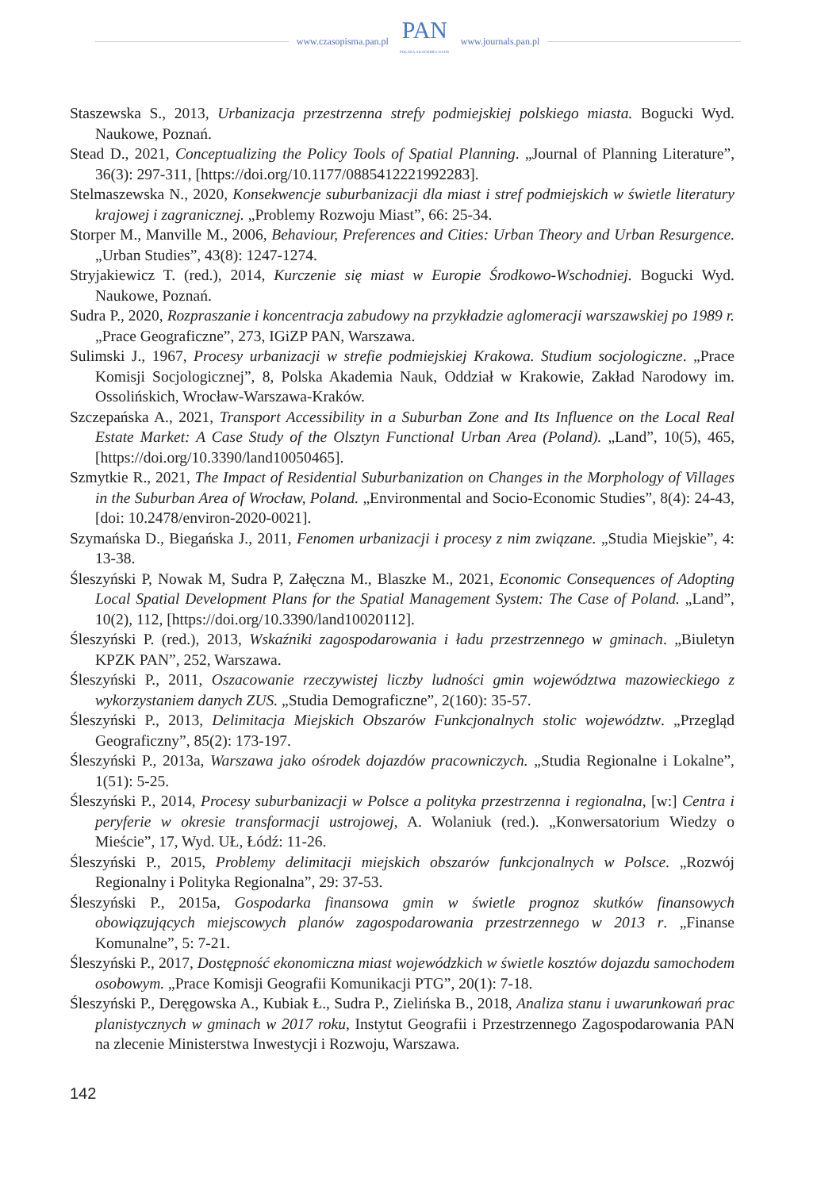www.czasopisma.pan.pl
PAN
POLSKA AKADEMIA NAUK
www.journals.pan.pl
Staszewska S., 2013, Urbanizacja przestrzenna strefy podmiejskiej polskiego miasta. Bogucki Wyd. Naukowe, Poznań.
Stead D., 2021, Conceptualizing the Policy Tools of Spatial Planning. „Journal of Planning Literature”, 36(3): 297-311, [https://doi.org/10.1177/0885412221992283].
Stelmaszewska N., 2020, Konsekwencje suburbanizacji dla miast i stref podmiejskich w świetle literatury krajowej i zagranicznej. „Problemy Rozwoju Miast”, 66: 25-34.
Storper M., Manville M., 2006, Behaviour, Preferences and Cities: Urban Theory and Urban Resurgence. „Urban Studies”, 43(8): 1247-1274.
Stryjakiewicz T. (red.), 2014, Kurczenie się miast w Europie Środkowo-Wschodniej. Bogucki Wyd. Naukowe, Poznań.
Sudra P., 2020, Rozpraszanie i koncentracja zabudowy na przykładzie aglomeracji warszawskiej po 1989 r. „Prace Geograficzne”, 273, IGiZP PAN, Warszawa.
Sulimski J., 1967, Procesy urbanizacji w strefie podmiejskiej Krakowa. Studium socjologiczne. „Prace Komisji Socjologicznej”, 8, Polska Akademia Nauk, Oddział w Krakowie, Zakład Narodowy im. Ossolińskich, Wrocław-Warszawa-Kraków.
Szczepańska A., 2021, Transport Accessibility in a Suburban Zone and Its Influence on the Local Real Estate Market: A Case Study of the Olsztyn Functional Urban Area (Poland). „Land”, 10(5), 465, [https://doi.org/10.3390/land10050465].
Szmytkie R., 2021, The Impact of Residential Suburbanization on Changes in the Morphology of Villages in the Suburban Area of Wrocław, Poland. „Environmental and Socio-Economic Studies”, 8(4): 24-43, [doi: 10.2478/environ-2020-0021].
Szymańska D., Biegańska J., 2011, Fenomen urbanizacji i procesy z nim związane. „Studia Miejskie”, 4: 13-38.
Śleszyński P, Nowak M, Sudra P, Załęczna M., Blaszke M., 2021, Economic Consequences of Adopting Local Spatial Development Plans for the Spatial Management System: The Case of Poland. „Land”, 10(2), 112, [https://doi.org/10.3390/land10020112].
Śleszyński P. (red.), 2013, Wskaźniki zagospodarowania i ładu przestrzennego w gminach. „Biuletyn KPZK PAN”, 252, Warszawa.
Śleszyński P., 2011, Oszacowanie rzeczywistej liczby ludności gmin województwa mazowieckiego z wykorzystaniem danych ZUS. „Studia Demograficzne”, 2(160): 35-57.
Śleszyński P., 2013, Delimitacja Miejskich Obszarów Funkcjonalnych stolic województw. „Przegląd Geograficzny”, 85(2): 173-197.
Śleszyński P., 2013a, Warszawa jako ośrodek dojazdów pracowniczych. „Studia Regionalne i Lokalne”, 1(51): 5-25.
Śleszyński P., 2014, Procesy suburbanizacji w Polsce a polityka przestrzenna i regionalna, [w:] Centra i peryferie w okresie transformacji ustrojowej, A. Wolaniuk (red.). „Konwersatorium Wiedzy o Mieście”, 17, Wyd. UŁ, Łódź: 11-26.
Śleszyński P., 2015, Problemy delimitacji miejskich obszarów funkcjonalnych w Polsce. „Rozwój Regionalny i Polityka Regionalna”, 29: 37-53.
Śleszyński P., 2015a, Gospodarka finansowa gmin w świetle prognoz skutków finansowych obowiązujących miejscowych planów zagospodarowania przestrzennego w 2013 r. „Finanse Komunalne”, 5: 7-21.
Śleszyński P., 2017, Dostępność ekonomiczna miast wojewódzkich w świetle kosztów dojazdu samochodem osobowym. „Prace Komisji Geografii Komunikacji PTG”, 20(1): 7-18.
Śleszyński P., Deręgowska A., Kubiak Ł., Sudra P., Zielińska B., 2018, Analiza stanu i uwarunkowań prac planistycznych w gminach w 2017 roku, Instytut Geografii i Przestrzennego Zagospodarowania PAN na zlecenie Ministerstwa Inwestycji i Rozwoju, Warszawa.
142